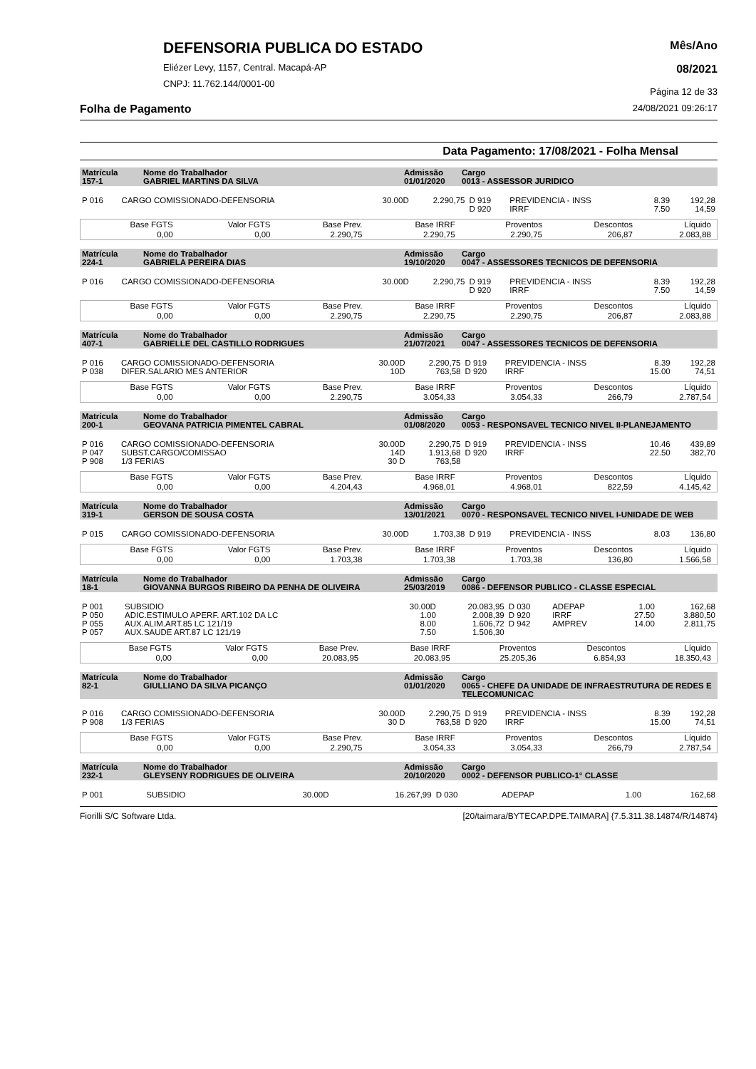DEFENSORIA PUBLICA DO ESTADO
Eliézer Levy, 1157, Central. Macapá-AP
CNPJ: 11.762.144/0001-00
Mês/Ano
08/2021
Página 12 de 33
Folha de Pagamento 24/08/2021 09:26:17
Data Pagamento: 17/08/2021 - Folha Mensal
| Matrícula 157-1 | Nome do Trabalhador GABRIEL MARTINS DA SILVA | Admissão 01/01/2020 | Cargo 0013 - ASSESSOR JURIDICO |
| P 016 | CARGO COMISSIONADO-DEFENSORIA | 30.00D | 2.290,75 | D 919 | PREVIDENCIA - INSS | 8.39 | 192,28 |
| | | | | D 920 | IRRF | 7.50 | 14,59 |
| Base FGTS | Valor FGTS | Base Prev. | Base IRRF | Proventos | Descontos | Líquido |
| 0,00 | 0,00 | 2.290,75 | 2.290,75 | 2.290,75 | 206,87 | 2.083,88 |
| Matrícula 224-1 | Nome do Trabalhador GABRIELA PEREIRA DIAS | Admissão 19/10/2020 | Cargo 0047 - ASSESSORES TECNICOS DE DEFENSORIA |
| P 016 | CARGO COMISSIONADO-DEFENSORIA | 30.00D | 2.290,75 | D 919 | PREVIDENCIA - INSS | 8.39 | 192,28 |
| | | | | D 920 | IRRF | 7.50 | 14,59 |
| Base FGTS | Valor FGTS | Base Prev. | Base IRRF | Proventos | Descontos | Líquido |
| 0,00 | 0,00 | 2.290,75 | 2.290,75 | 2.290,75 | 206,87 | 2.083,88 |
| Matrícula 407-1 | Nome do Trabalhador GABRIELLE DEL CASTILLO RODRIGUES | Admissão 21/07/2021 | Cargo 0047 - ASSESSORES TECNICOS DE DEFENSORIA |
| P 016 | CARGO COMISSIONADO-DEFENSORIA | 30.00D | 2.290,75 | D 919 | PREVIDENCIA - INSS | 8.39 | 192,28 |
| P 038 | DIFER.SALARIO MES ANTERIOR | 10D | 763,58 | D 920 | IRRF | 15.00 | 74,51 |
| Base FGTS | Valor FGTS | Base Prev. | Base IRRF | Proventos | Descontos | Líquido |
| 0,00 | 0,00 | 2.290,75 | 3.054,33 | 3.054,33 | 266,79 | 2.787,54 |
| Matrícula 200-1 | Nome do Trabalhador GEOVANA PATRICIA PIMENTEL CABRAL | Admissão 01/08/2020 | Cargo 0053 - RESPONSAVEL TECNICO NIVEL II-PLANEJAMENTO |
| P 016 | CARGO COMISSIONADO-DEFENSORIA | 30.00D | 2.290,75 | D 919 | PREVIDENCIA - INSS | 10.46 | 439,89 |
| P 047 | SUBST.CARGO/COMISSAO | 14D | 1.913,68 | D 920 | IRRF | 22.50 | 382,70 |
| P 908 | 1/3 FERIAS | 30 D | 763,58 | | | | |
| Base FGTS | Valor FGTS | Base Prev. | Base IRRF | Proventos | Descontos | Líquido |
| 0,00 | 0,00 | 4.204,43 | 4.968,01 | 4.968,01 | 822,59 | 4.145,42 |
| Matrícula 319-1 | Nome do Trabalhador GERSON DE SOUSA COSTA | Admissão 13/01/2021 | Cargo 0070 - RESPONSAVEL TECNICO NIVEL I-UNIDADE DE WEB |
| P 015 | CARGO COMISSIONADO-DEFENSORIA | 30.00D | 1.703,38 | D 919 | PREVIDENCIA - INSS | 8.03 | 136,80 |
| Base FGTS | Valor FGTS | Base Prev. | Base IRRF | Proventos | Descontos | Líquido |
| 0,00 | 0,00 | 1.703,38 | 1.703,38 | 1.703,38 | 136,80 | 1.566,58 |
| Matrícula 18-1 | Nome do Trabalhador GIOVANNA BURGOS RIBEIRO DA PENHA DE OLIVEIRA | Admissão 25/03/2019 | Cargo 0086 - DEFENSOR PUBLICO - CLASSE ESPECIAL |
| P 001 | SUBSIDIO | 30.00D | 20.083,95 | D 030 | ADEPAP | 1.00 | 162,68 |
| P 050 | ADIC.ESTIMULO APERF. ART.102 DA LC | 1.00 | 2.008,39 | D 920 | IRRF | 27.50 | 3.880,50 |
| P 055 | AUX.ALIM.ART.85 LC 121/19 | 8.00 | 1.606,72 | D 942 | AMPREV | 14.00 | 2.811,75 |
| P 057 | AUX.SAUDE ART.87 LC 121/19 | 7.50 | 1.506,30 | | | | |
| Base FGTS | Valor FGTS | Base Prev. | Base IRRF | Proventos | Descontos | Líquido |
| 0,00 | 0,00 | 20.083,95 | 20.083,95 | 25.205,36 | 6.854,93 | 18.350,43 |
| Matrícula 82-1 | Nome do Trabalhador GIULLIANO DA SILVA PICANÇO | Admissão 01/01/2020 | Cargo 0065 - CHEFE DA UNIDADE DE INFRAESTRUTURA DE REDES E TELECOMUNICAC |
| P 016 | CARGO COMISSIONADO-DEFENSORIA | 30.00D | 2.290,75 | D 919 | PREVIDENCIA - INSS | 8.39 | 192,28 |
| P 908 | 1/3 FERIAS | 30 D | 763,58 | D 920 | IRRF | 15.00 | 74,51 |
| Base FGTS | Valor FGTS | Base Prev. | Base IRRF | Proventos | Descontos | Líquido |
| 0,00 | 0,00 | 2.290,75 | 3.054,33 | 3.054,33 | 266,79 | 2.787,54 |
| Matrícula 232-1 | Nome do Trabalhador GLEYSENY RODRIGUES DE OLIVEIRA | Admissão 20/10/2020 | Cargo 0002 - DEFENSOR PUBLICO-1° CLASSE |
| P 001 | SUBSIDIO | 30.00D | 16.267,99 | D 030 | ADEPAP | 1.00 | 162,68 |
Fiorilli S/C Software Ltda. [20/taimara/BYTECAP.DPE.TAIMARA] {7.5.311.38.14874/R/14874}